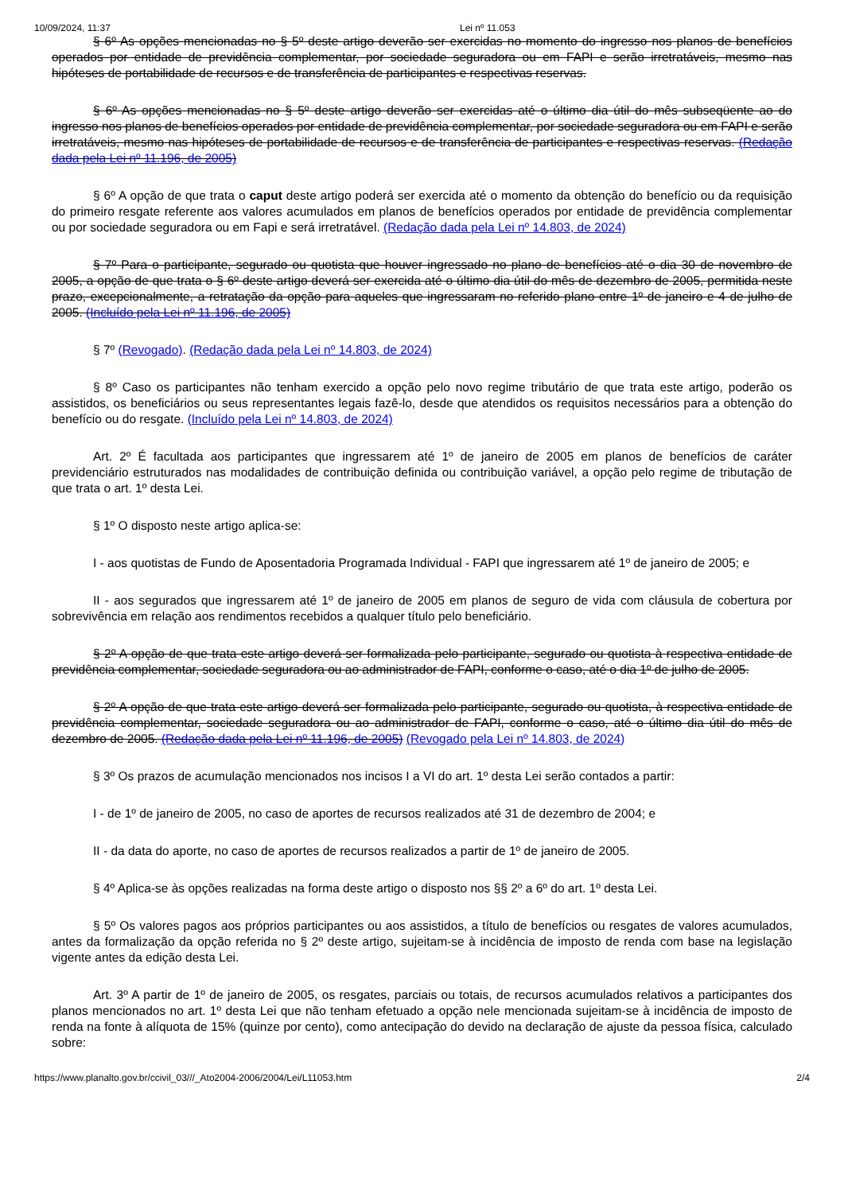10/09/2024, 11:37 Lei nº 11.053
§ 6º As opções mencionadas no § 5º deste artigo deverão ser exercidas no momento do ingresso nos planos de benefícios operados por entidade de previdência complementar, por sociedade seguradora ou em FAPI e serão irretratáveis, mesmo nas hipóteses de portabilidade de recursos e de transferência de participantes e respectivas reservas.
§ 6º As opções mencionadas no § 5º deste artigo deverão ser exercidas até o último dia útil do mês subseqüente ao do ingresso nos planos de benefícios operados por entidade de previdência complementar, por sociedade seguradora ou em FAPI e serão irretratáveis, mesmo nas hipóteses de portabilidade de recursos e de transferência de participantes e respectivas reservas. (Redação dada pela Lei nº 11.196, de 2005)
§ 6º A opção de que trata o caput deste artigo poderá ser exercida até o momento da obtenção do benefício ou da requisição do primeiro resgate referente aos valores acumulados em planos de benefícios operados por entidade de previdência complementar ou por sociedade seguradora ou em Fapi e será irretratável. (Redação dada pela Lei nº 14.803, de 2024)
§ 7º Para o participante, segurado ou quotista que houver ingressado no plano de benefícios até o dia 30 de novembro de 2005, a opção de que trata o § 6º deste artigo deverá ser exercida até o último dia útil do mês de dezembro de 2005, permitida neste prazo, excepcionalmente, a retratação da opção para aqueles que ingressaram no referido plano entre 1º de janeiro e 4 de julho de 2005. (Incluído pela Lei nº 11.196, de 2005)
§ 7º (Revogado). (Redação dada pela Lei nº 14.803, de 2024)
§ 8º Caso os participantes não tenham exercido a opção pelo novo regime tributário de que trata este artigo, poderão os assistidos, os beneficiários ou seus representantes legais fazê-lo, desde que atendidos os requisitos necessários para a obtenção do benefício ou do resgate. (Incluído pela Lei nº 14.803, de 2024)
Art. 2º É facultada aos participantes que ingressarem até 1º de janeiro de 2005 em planos de benefícios de caráter previdenciário estruturados nas modalidades de contribuição definida ou contribuição variável, a opção pelo regime de tributação de que trata o art. 1º desta Lei.
§ 1º O disposto neste artigo aplica-se:
I - aos quotistas de Fundo de Aposentadoria Programada Individual - FAPI que ingressarem até 1º de janeiro de 2005; e
II - aos segurados que ingressarem até 1º de janeiro de 2005 em planos de seguro de vida com cláusula de cobertura por sobrevivência em relação aos rendimentos recebidos a qualquer título pelo beneficiário.
§ 2º A opção de que trata este artigo deverá ser formalizada pelo participante, segurado ou quotista à respectiva entidade de previdência complementar, sociedade seguradora ou ao administrador de FAPI, conforme o caso, até o dia 1º de julho de 2005.
§ 2º A opção de que trata este artigo deverá ser formalizada pelo participante, segurado ou quotista, à respectiva entidade de previdência complementar, sociedade seguradora ou ao administrador de FAPI, conforme o caso, até o último dia útil do mês de dezembro de 2005. (Redação dada pela Lei nº 11.196, de 2005) (Revogado pela Lei nº 14.803, de 2024)
§ 3º Os prazos de acumulação mencionados nos incisos I a VI do art. 1º desta Lei serão contados a partir:
I - de 1º de janeiro de 2005, no caso de aportes de recursos realizados até 31 de dezembro de 2004; e
II - da data do aporte, no caso de aportes de recursos realizados a partir de 1º de janeiro de 2005.
§ 4º Aplica-se às opções realizadas na forma deste artigo o disposto nos §§ 2º a 6º do art. 1º desta Lei.
§ 5º Os valores pagos aos próprios participantes ou aos assistidos, a título de benefícios ou resgates de valores acumulados, antes da formalização da opção referida no § 2º deste artigo, sujeitam-se à incidência de imposto de renda com base na legislação vigente antes da edição desta Lei.
Art. 3º A partir de 1º de janeiro de 2005, os resgates, parciais ou totais, de recursos acumulados relativos a participantes dos planos mencionados no art. 1º desta Lei que não tenham efetuado a opção nele mencionada sujeitam-se à incidência de imposto de renda na fonte à alíquota de 15% (quinze por cento), como antecipação do devido na declaração de ajuste da pessoa física, calculado sobre:
https://www.planalto.gov.br/ccivil_03///_Ato2004-2006/2004/Lei/L11053.htm 2/4